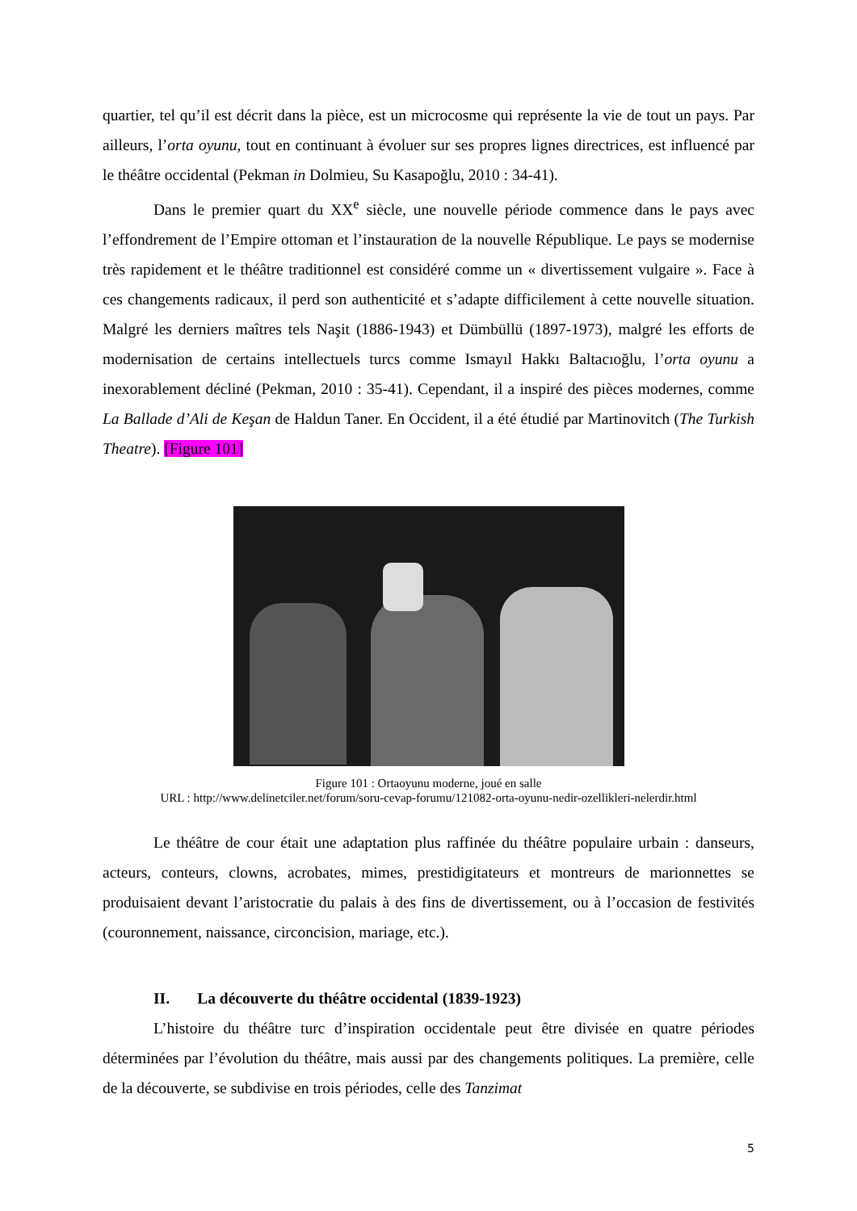quartier, tel qu’il est décrit dans la pièce, est un microcosme qui représente la vie de tout un pays. Par ailleurs, l’orta oyunu, tout en continuant à évoluer sur ses propres lignes directrices, est influencé par le théâtre occidental (Pekman in Dolmieu, Su Kasapoğlu, 2010 : 34-41).
Dans le premier quart du XX<sup>e</sup> siècle, une nouvelle période commence dans le pays avec l’effondrement de l’Empire ottoman et l’instauration de la nouvelle République. Le pays se modernise très rapidement et le théâtre traditionnel est considéré comme un « divertissement vulgaire ». Face à ces changements radicaux, il perd son authenticité et s’adapte difficilement à cette nouvelle situation. Malgré les derniers maîtres tels Naşit (1886-1943) et Dümbüllü (1897-1973), malgré les efforts de modernisation de certains intellectuels turcs comme Ismayıl Hakkı Baltacıoğlu, l’orta oyunu a inexorablement décliné (Pekman, 2010 : 35-41). Cependant, il a inspiré des pièces modernes, comme La Ballade d’Ali de Keşan de Haldun Taner. En Occident, il a été étudié par Martinovitch (The Turkish Theatre). [Figure 101]
Figure 101 : Ortaoyunu moderne, joué en salle
URL : http://www.delinetciler.net/forum/soru-cevap-forumu/121082-orta-oyunu-nedir-ozellikleri-nelerdir.html
Le théâtre de cour était une adaptation plus raffinée du théâtre populaire urbain : danseurs, acteurs, conteurs, clowns, acrobates, mimes, prestidigitateurs et montreurs de marionnettes se produisaient devant l’aristocratie du palais à des fins de divertissement, ou à l’occasion de festivités (couronnement, naissance, circoncision, mariage, etc.).
II. La découverte du théâtre occidental (1839-1923)
L’histoire du théâtre turc d’inspiration occidentale peut être divisée en quatre périodes déterminées par l’évolution du théâtre, mais aussi par des changements politiques. La première, celle de la découverte, se subdivise en trois périodes, celle des Tanzimat
5